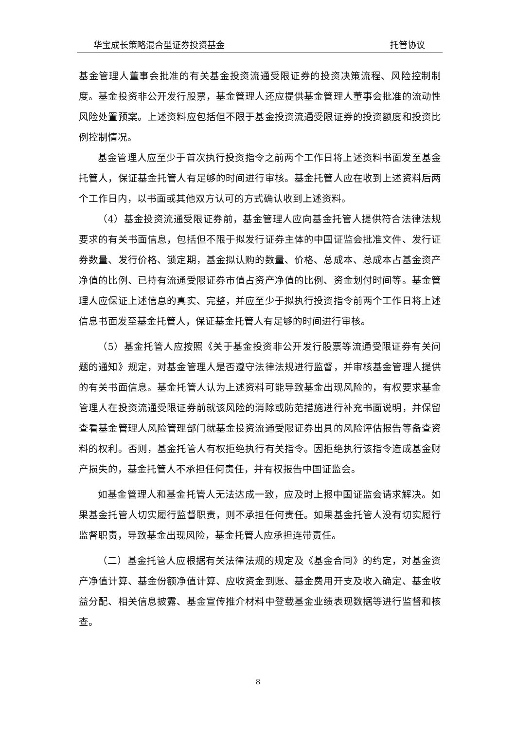华宝成长策略混合型证券投资基金 托管协议
基金管理人董事会批准的有关基金投资流通受限证券的投资决策流程、风险控制制度。基金投资非公开发行股票，基金管理人还应提供基金管理人董事会批准的流动性风险处置预案。上述资料应包括但不限于基金投资流通受限证券的投资额度和投资比例控制情况。
基金管理人应至少于首次执行投资指令之前两个工作日将上述资料书面发至基金托管人，保证基金托管人有足够的时间进行审核。基金托管人应在收到上述资料后两个工作日内，以书面或其他双方认可的方式确认收到上述资料。
（4）基金投资流通受限证券前，基金管理人应向基金托管人提供符合法律法规要求的有关书面信息，包括但不限于拟发行证券主体的中国证监会批准文件、发行证券数量、发行价格、锁定期，基金拟认购的数量、价格、总成本、总成本占基金资产净值的比例、已持有流通受限证券市值占资产净值的比例、资金划付时间等。基金管理人应保证上述信息的真实、完整，并应至少于拟执行投资指令前两个工作日将上述信息书面发至基金托管人，保证基金托管人有足够的时间进行审核。
（5）基金托管人应按照《关于基金投资非公开发行股票等流通受限证券有关问题的通知》规定，对基金管理人是否遵守法律法规进行监督，并审核基金管理人提供的有关书面信息。基金托管人认为上述资料可能导致基金出现风险的，有权要求基金管理人在投资流通受限证券前就该风险的消除或防范措施进行补充书面说明，并保留查看基金管理人风险管理部门就基金投资流通受限证券出具的风险评估报告等备查资料的权利。否则，基金托管人有权拒绝执行有关指令。因拒绝执行该指令造成基金财产损失的，基金托管人不承担任何责任，并有权报告中国证监会。
如基金管理人和基金托管人无法达成一致，应及时上报中国证监会请求解决。如果基金托管人切实履行监督职责，则不承担任何责任。如果基金托管人没有切实履行监督职责，导致基金出现风险，基金托管人应承担连带责任。
（二）基金托管人应根据有关法律法规的规定及《基金合同》的约定，对基金资产净值计算、基金份额净值计算、应收资金到账、基金费用开支及收入确定、基金收益分配、相关信息披露、基金宣传推介材料中登载基金业绩表现数据等进行监督和核查。
8